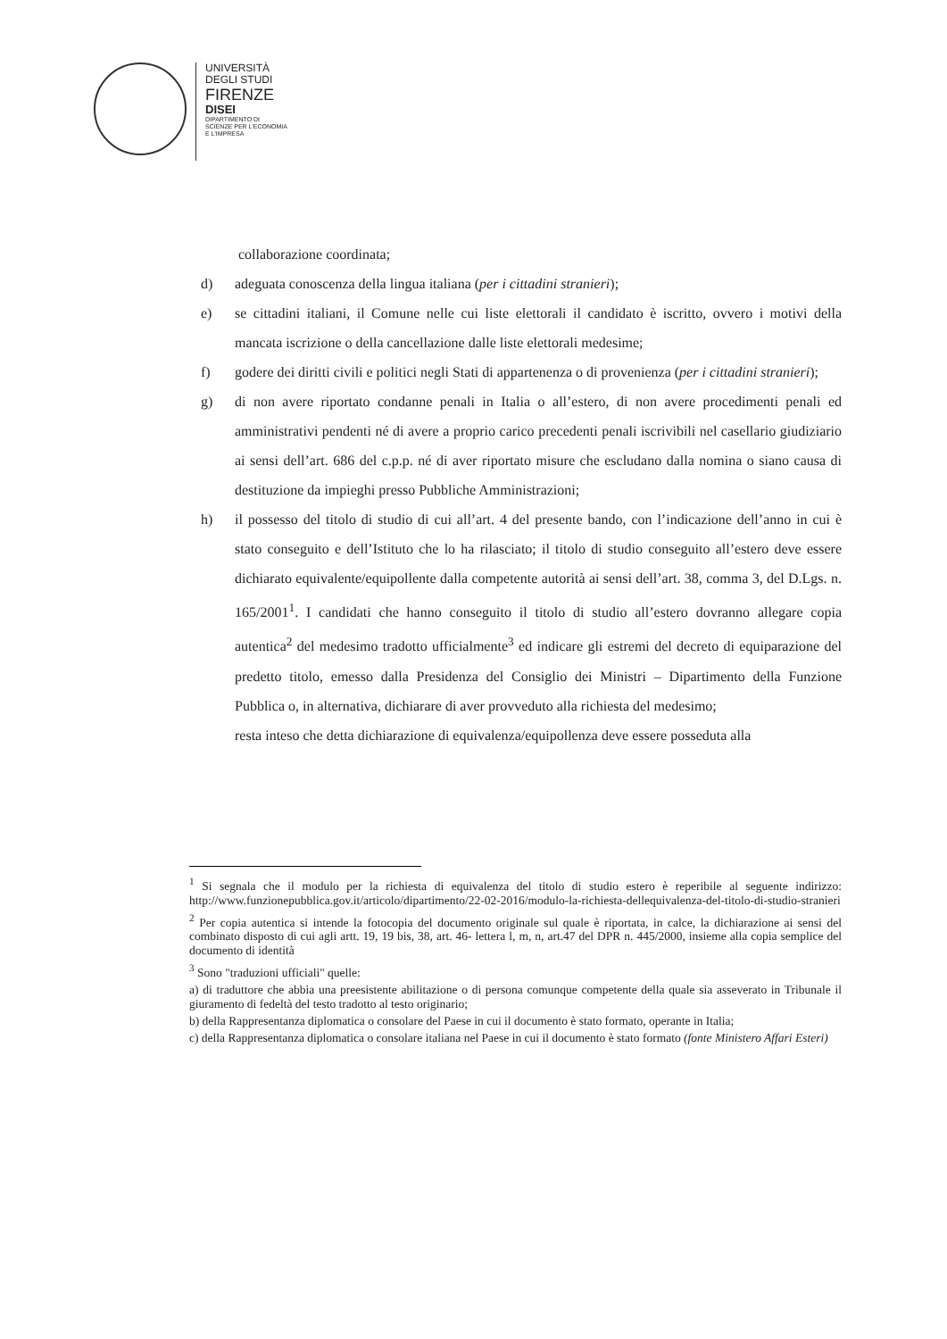UNIVERSITÀ
DEGLI STUDI
FIRENZE
DISEI
DIPARTIMENTO DI
SCIENZE PER L'ECONOMIA
E L'IMPRESA
collaborazione coordinata;
d) adeguata conoscenza della lingua italiana (per i cittadini stranieri);
e) se cittadini italiani, il Comune nelle cui liste elettorali il candidato è iscritto, ovvero i motivi della mancata iscrizione o della cancellazione dalle liste elettorali medesime;
f) godere dei diritti civili e politici negli Stati di appartenenza o di provenienza (per i cittadini stranieri);
g) di non avere riportato condanne penali in Italia o all’estero, di non avere procedimenti penali ed amministrativi pendenti né di avere a proprio carico precedenti penali iscrivibili nel casellario giudiziario ai sensi dell’art. 686 del c.p.p. né di aver riportato misure che escludano dalla nomina o siano causa di destituzione da impieghi presso Pubbliche Amministrazioni;
h) il possesso del titolo di studio di cui all’art. 4 del presente bando, con l’indicazione dell’anno in cui è stato conseguito e dell’Istituto che lo ha rilasciato; il titolo di studio conseguito all’estero deve essere dichiarato equivalente/equipollente dalla competente autorità ai sensi dell’art. 38, comma 3, del D.Lgs. n. 165/2001<sup>1</sup>. I candidati che hanno conseguito il titolo di studio all’estero dovranno allegare copia autentica<sup>2</sup> del medesimo tradotto ufficialmente<sup>3</sup> ed indicare gli estremi del decreto di equiparazione del predetto titolo, emesso dalla Presidenza del Consiglio dei Ministri – Dipartimento della Funzione Pubblica o, in alternativa, dichiarare di aver provveduto alla richiesta del medesimo;
resta inteso che detta dichiarazione di equivalenza/equipollenza deve essere posseduta alla
<sup>1</sup> Si segnala che il modulo per la richiesta di equivalenza del titolo di studio estero è reperibile al seguente indirizzo: http://www.funzionepubblica.gov.it/articolo/dipartimento/22-02-2016/modulo-la-richiesta-dellequivalenza-del-titolo-di-studio-stranieri
<sup>2</sup> Per copia autentica si intende la fotocopia del documento originale sul quale è riportata, in calce, la dichiarazione ai sensi del combinato disposto di cui agli artt. 19, 19 bis, 38, art. 46- lettera l, m, n, art.47 del DPR n. 445/2000, insieme alla copia semplice del documento di identità
<sup>3</sup> Sono "traduzioni ufficiali" quelle:
a) di traduttore che abbia una preesistente abilitazione o di persona comunque competente della quale sia asseverato in Tribunale il giuramento di fedeltà del testo tradotto al testo originario;
b) della Rappresentanza diplomatica o consolare del Paese in cui il documento è stato formato, operante in Italia;
c) della Rappresentanza diplomatica o consolare italiana nel Paese in cui il documento è stato formato (fonte Ministero Affari Esteri)